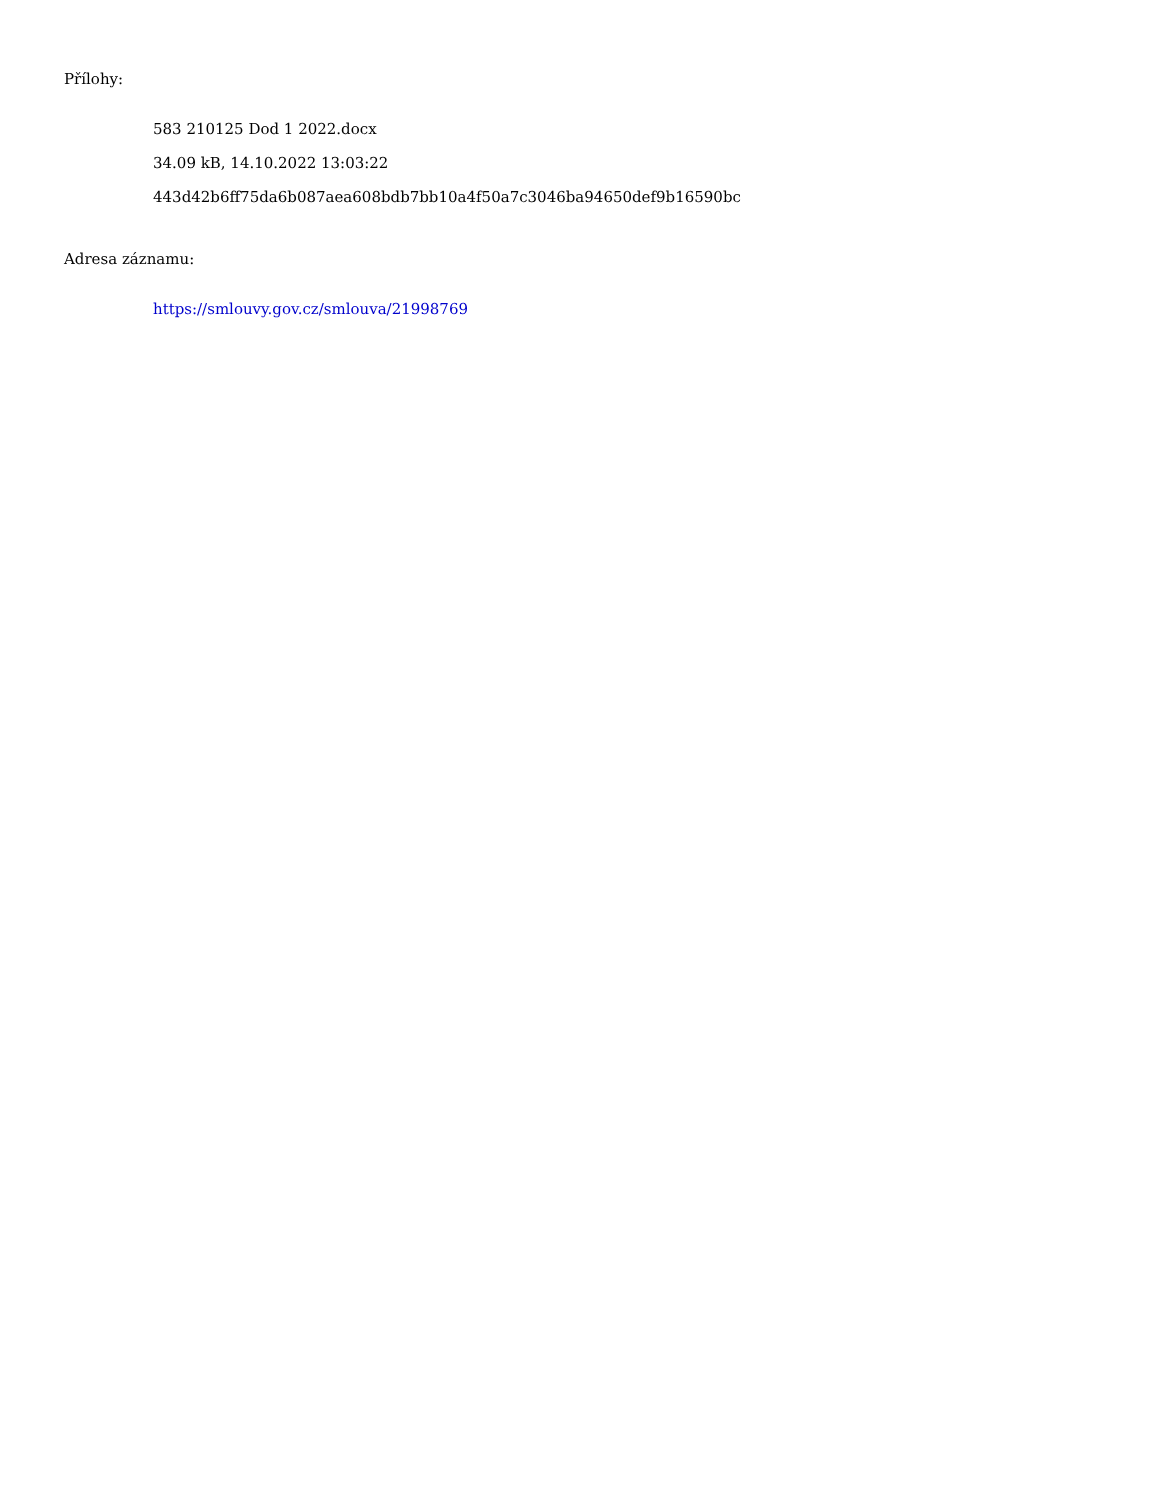Přílohy:
583 210125 Dod 1 2022.docx
34.09 kB, 14.10.2022 13:03:22
443d42b6ff75da6b087aea608bdb7bb10a4f50a7c3046ba94650def9b16590bc
Adresa záznamu:
https://smlouvy.gov.cz/smlouva/21998769